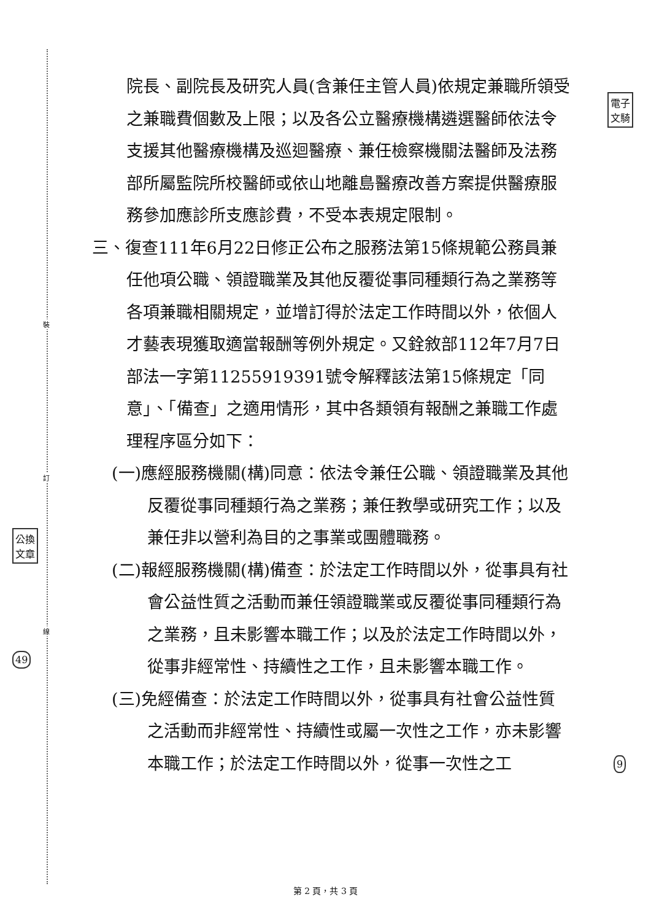裝
訂
線
公換
文章
49
電子
文騎
9
院長、副院長及研究人員(含兼任主管人員)依規定兼職所領受之兼職費個數及上限；以及各公立醫療機構遴選醫師依法令支援其他醫療機構及巡迴醫療、兼任檢察機關法醫師及法務部所屬監院所校醫師或依山地離島醫療改善方案提供醫療服務參加應診所支應診費，不受本表規定限制。
三、復查111年6月22日修正公布之服務法第15條規範公務員兼任他項公職、領證職業及其他反覆從事同種類行為之業務等各項兼職相關規定，並增訂得於法定工作時間以外，依個人才藝表現獲取適當報酬等例外規定。又銓敘部112年7月7日部法一字第11255919391號令解釋該法第15條規定「同意」、「備查」之適用情形，其中各類領有報酬之兼職工作處理程序區分如下：
(一)應經服務機關(構)同意：依法令兼任公職、領證職業及其他反覆從事同種類行為之業務；兼任教學或研究工作；以及兼任非以營利為目的之事業或團體職務。
(二)報經服務機關(構)備查：於法定工作時間以外，從事具有社會公益性質之活動而兼任領證職業或反覆從事同種類行為之業務，且未影響本職工作；以及於法定工作時間以外，從事非經常性、持續性之工作，且未影響本職工作。
(三)免經備查：於法定工作時間以外，從事具有社會公益性質之活動而非經常性、持續性或屬一次性之工作，亦未影響本職工作；於法定工作時間以外，從事一次性之工
第 2 頁，共 3 頁